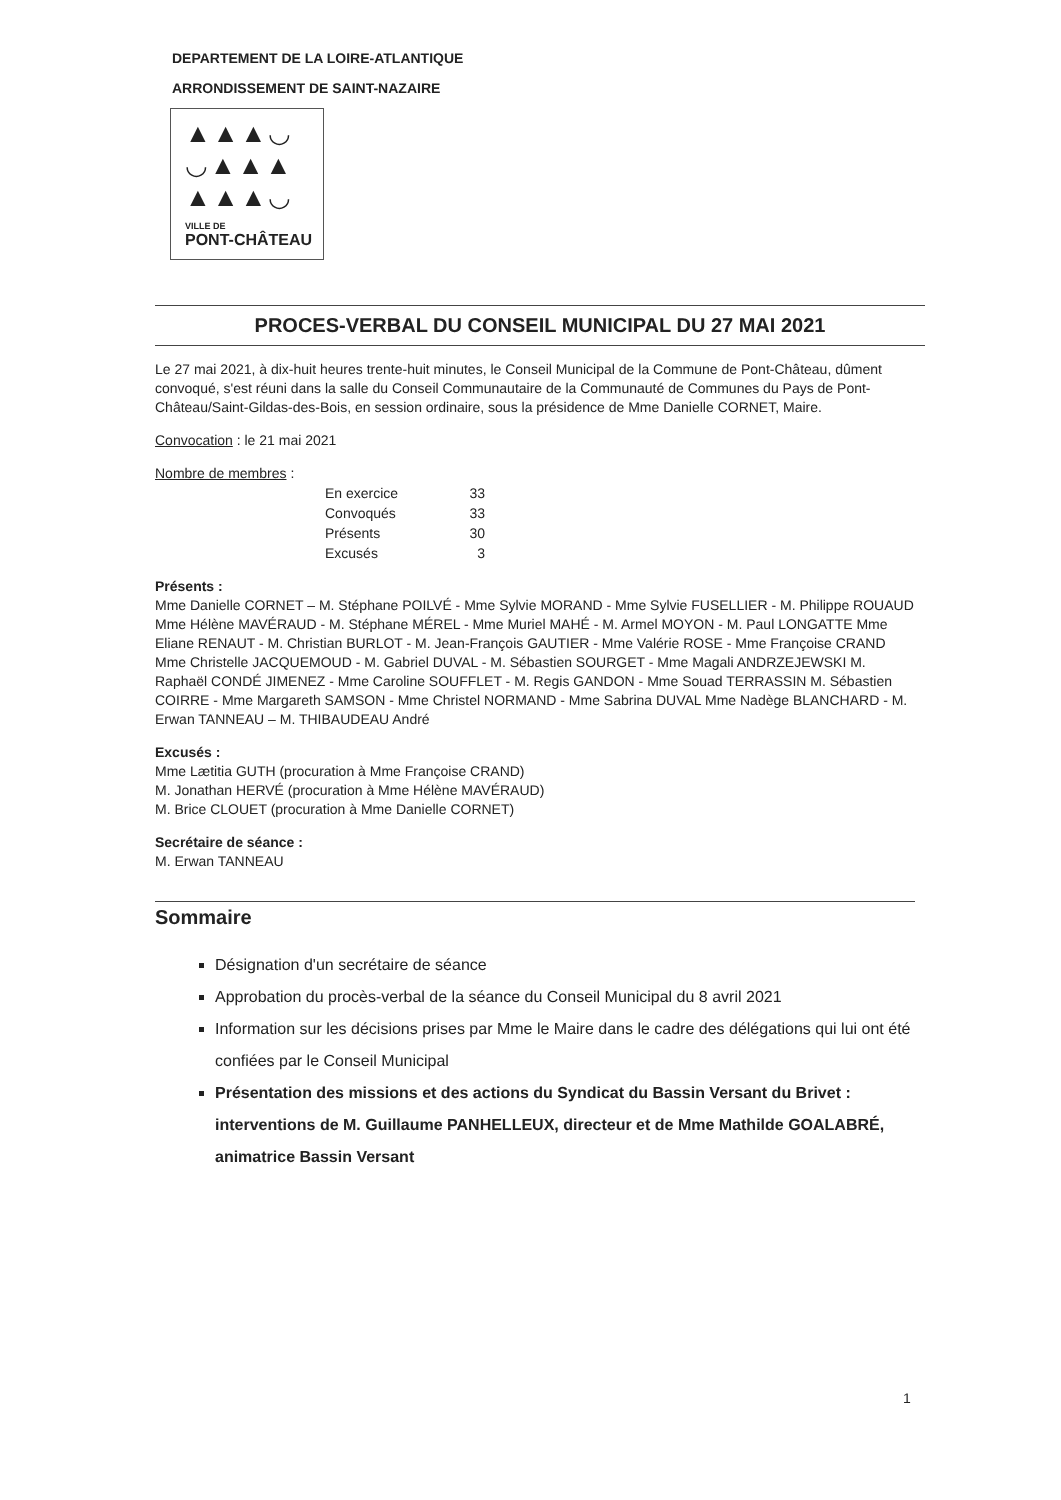DEPARTEMENT DE LA LOIRE-ATLANTIQUE
ARRONDISSEMENT DE SAINT-NAZAIRE
▲▲▲◡
◡▲▲▲
▲▲▲◡
VILLE DE
PONT-CHÂTEAU
PROCES-VERBAL DU CONSEIL MUNICIPAL DU 27 MAI 2021
Le 27 mai 2021, à dix-huit heures trente-huit minutes, le Conseil Municipal de la Commune de Pont-Château, dûment convoqué, s'est réuni dans la salle du Conseil Communautaire de la Communauté de Communes du Pays de Pont-Château/Saint-Gildas-des-Bois, en session ordinaire, sous la présidence de Mme Danielle CORNET, Maire.
Convocation : le 21 mai 2021
Nombre de membres :
| En exercice | 33 |
| Convoqués | 33 |
| Présents | 30 |
| Excusés | 3 |
Présents :
Mme Danielle CORNET – M. Stéphane POILVÉ - Mme Sylvie MORAND - Mme Sylvie FUSELLIER - M. Philippe ROUAUD Mme Hélène MAVÉRAUD - M. Stéphane MÉREL - Mme Muriel MAHÉ - M. Armel MOYON - M. Paul LONGATTE Mme Eliane RENAUT - M. Christian BURLOT - M. Jean-François GAUTIER - Mme Valérie ROSE - Mme Françoise CRAND Mme Christelle JACQUEMOUD - M. Gabriel DUVAL - M. Sébastien SOURGET - Mme Magali ANDRZEJEWSKI M. Raphaël CONDÉ JIMENEZ - Mme Caroline SOUFFLET - M. Regis GANDON - Mme Souad TERRASSIN M. Sébastien COIRRE - Mme Margareth SAMSON - Mme Christel NORMAND - Mme Sabrina DUVAL Mme Nadège BLANCHARD - M. Erwan TANNEAU – M. THIBAUDEAU André
Excusés :
Mme Lætitia GUTH (procuration à Mme Françoise CRAND)
M. Jonathan HERVÉ (procuration à Mme Hélène MAVÉRAUD)
M. Brice CLOUET (procuration à Mme Danielle CORNET)
Secrétaire de séance :
M. Erwan TANNEAU
Sommaire
Désignation d'un secrétaire de séance
Approbation du procès-verbal de la séance du Conseil Municipal du 8 avril 2021
Information sur les décisions prises par Mme le Maire dans le cadre des délégations qui lui ont été confiées par le Conseil Municipal
Présentation des missions et des actions du Syndicat du Bassin Versant du Brivet : interventions de M. Guillaume PANHELLEUX, directeur et de Mme Mathilde GOALABRÉ, animatrice Bassin Versant
1